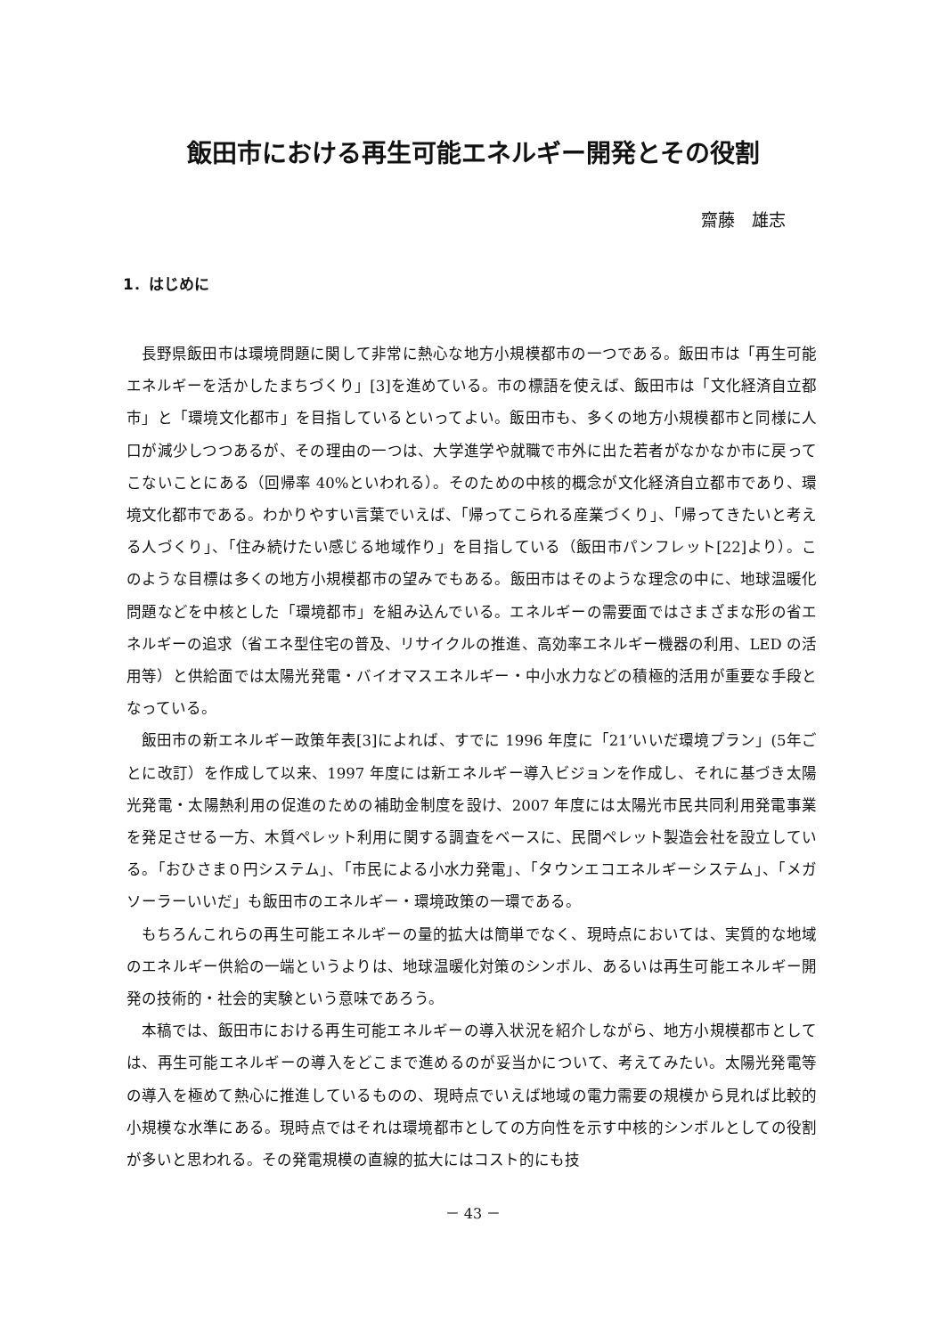飯田市における再生可能エネルギー開発とその役割
齋藤　雄志
1．はじめに
長野県飯田市は環境問題に関して非常に熱心な地方小規模都市の一つである。飯田市は「再生可能エネルギーを活かしたまちづくり」[3]を進めている。市の標語を使えば、飯田市は「文化経済自立都市」と「環境文化都市」を目指しているといってよい。飯田市も、多くの地方小規模都市と同様に人口が減少しつつあるが、その理由の一つは、大学進学や就職で市外に出た若者がなかなか市に戻ってこないことにある（回帰率 40%といわれる）。そのための中核的概念が文化経済自立都市であり、環境文化都市である。わかりやすい言葉でいえば、「帰ってこられる産業づくり」、「帰ってきたいと考える人づくり」、「住み続けたい感じる地域作り」を目指している（飯田市パンフレット[22]より）。このような目標は多くの地方小規模都市の望みでもある。飯田市はそのような理念の中に、地球温暖化問題などを中核とした「環境都市」を組み込んでいる。エネルギーの需要面ではさまざまな形の省エネルギーの追求（省エネ型住宅の普及、リサイクルの推進、高効率エネルギー機器の利用、LED の活用等）と供給面では太陽光発電・バイオマスエネルギー・中小水力などの積極的活用が重要な手段となっている。
飯田市の新エネルギー政策年表[3]によれば、すでに 1996 年度に「21’いいだ環境プラン」(5年ごとに改訂）を作成して以来、1997 年度には新エネルギー導入ビジョンを作成し、それに基づき太陽光発電・太陽熱利用の促進のための補助金制度を設け、2007 年度には太陽光市民共同利用発電事業を発足させる一方、木質ペレット利用に関する調査をベースに、民間ペレット製造会社を設立している。「おひさま０円システム」、「市民による小水力発電」、「タウンエコエネルギーシステム」、「メガソーラーいいだ」も飯田市のエネルギー・環境政策の一環である。
もちろんこれらの再生可能エネルギーの量的拡大は簡単でなく、現時点においては、実質的な地域のエネルギー供給の一端というよりは、地球温暖化対策のシンボル、あるいは再生可能エネルギー開発の技術的・社会的実験という意味であろう。
本稿では、飯田市における再生可能エネルギーの導入状況を紹介しながら、地方小規模都市としては、再生可能エネルギーの導入をどこまで進めるのが妥当かについて、考えてみたい。太陽光発電等の導入を極めて熱心に推進しているものの、現時点でいえば地域の電力需要の規模から見れば比較的小規模な水準にある。現時点ではそれは環境都市としての方向性を示す中核的シンボルとしての役割が多いと思われる。その発電規模の直線的拡大にはコスト的にも技
－ 43 －